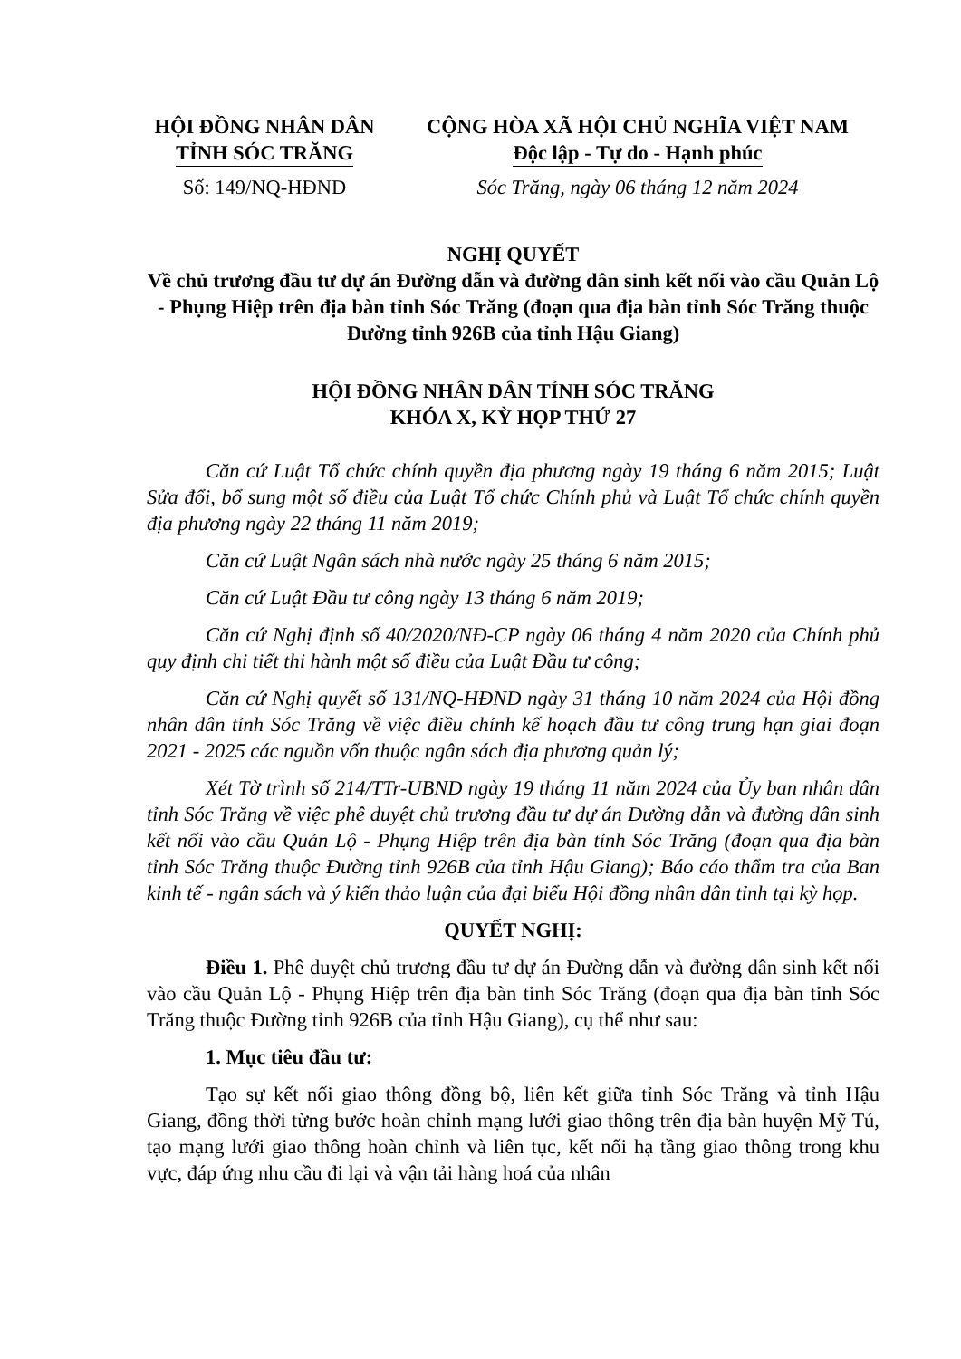HỘI ĐỒNG NHÂN DÂN
TỈNH SÓC TRĂNG
Số: 149/NQ-HĐND
CỘNG HÒA XÃ HỘI CHỦ NGHĨA VIỆT NAM
Độc lập - Tự do - Hạnh phúc
Sóc Trăng, ngày 06 tháng 12 năm 2024
NGHỊ QUYẾT
Về chủ trương đầu tư dự án Đường dẫn và đường dân sinh kết nối vào cầu Quản Lộ - Phụng Hiệp trên địa bàn tỉnh Sóc Trăng (đoạn qua địa bàn tỉnh Sóc Trăng thuộc Đường tỉnh 926B của tỉnh Hậu Giang)
HỘI ĐỒNG NHÂN DÂN TỈNH SÓC TRĂNG
KHÓA X, KỲ HỌP THỨ 27
Căn cứ Luật Tổ chức chính quyền địa phương ngày 19 tháng 6 năm 2015; Luật Sửa đổi, bổ sung một số điều của Luật Tổ chức Chính phủ và Luật Tổ chức chính quyền địa phương ngày 22 tháng 11 năm 2019;
Căn cứ Luật Ngân sách nhà nước ngày 25 tháng 6 năm 2015;
Căn cứ Luật Đầu tư công ngày 13 tháng 6 năm 2019;
Căn cứ Nghị định số 40/2020/NĐ-CP ngày 06 tháng 4 năm 2020 của Chính phủ quy định chi tiết thi hành một số điều của Luật Đầu tư công;
Căn cứ Nghị quyết số 131/NQ-HĐND ngày 31 tháng 10 năm 2024 của Hội đồng nhân dân tỉnh Sóc Trăng về việc điều chỉnh kế hoạch đầu tư công trung hạn giai đoạn 2021 - 2025 các nguồn vốn thuộc ngân sách địa phương quản lý;
Xét Tờ trình số 214/TTr-UBND ngày 19 tháng 11 năm 2024 của Ủy ban nhân dân tỉnh Sóc Trăng về việc phê duyệt chủ trương đầu tư dự án Đường dẫn và đường dân sinh kết nối vào cầu Quản Lộ - Phụng Hiệp trên địa bàn tỉnh Sóc Trăng (đoạn qua địa bàn tỉnh Sóc Trăng thuộc Đường tỉnh 926B của tỉnh Hậu Giang); Báo cáo thẩm tra của Ban kinh tế - ngân sách và ý kiến thảo luận của đại biểu Hội đồng nhân dân tỉnh tại kỳ họp.
QUYẾT NGHỊ:
Điều 1. Phê duyệt chủ trương đầu tư dự án Đường dẫn và đường dân sinh kết nối vào cầu Quản Lộ - Phụng Hiệp trên địa bàn tỉnh Sóc Trăng (đoạn qua địa bàn tỉnh Sóc Trăng thuộc Đường tỉnh 926B của tỉnh Hậu Giang), cụ thể như sau:
1. Mục tiêu đầu tư:
Tạo sự kết nối giao thông đồng bộ, liên kết giữa tỉnh Sóc Trăng và tỉnh Hậu Giang, đồng thời từng bước hoàn chỉnh mạng lưới giao thông trên địa bàn huyện Mỹ Tú, tạo mạng lưới giao thông hoàn chỉnh và liên tục, kết nối hạ tầng giao thông trong khu vực, đáp ứng nhu cầu đi lại và vận tải hàng hoá của nhân